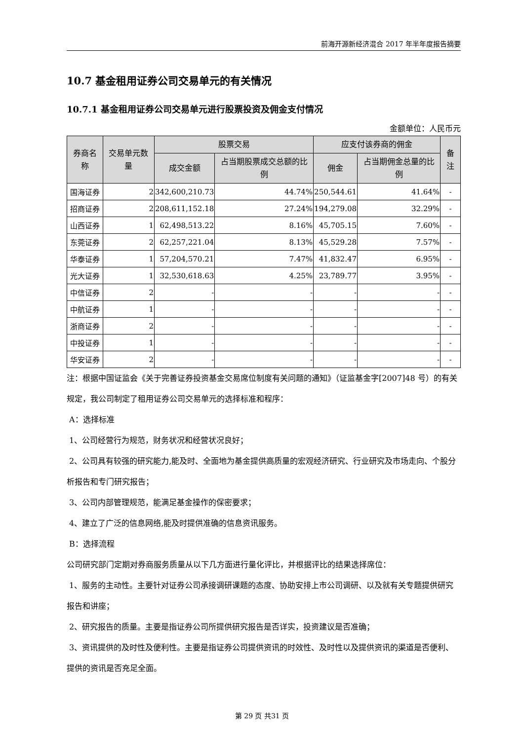前海开源新经济混合 2017 年半年度报告摘要
10.7 基金租用证券公司交易单元的有关情况
10.7.1 基金租用证券公司交易单元进行股票投资及佣金支付情况
金额单位：人民币元
| 券商名称 | 交易单元数量 | 股票交易 | | 应支付该券商的佣金 | | 备注 |
| --- | --- | --- | --- | --- | --- | --- |
| | | 成交金额 | 占当期股票成交总额的比例 | 佣金 | 占当期佣金总量的比例 | |
| 国海证券 | 2 | 342,600,210.73 | 44.74% | 250,544.61 | 41.64% | - |
| 招商证券 | 2 | 208,611,152.18 | 27.24% | 194,279.08 | 32.29% | - |
| 山西证券 | 1 | 62,498,513.22 | 8.16% | 45,705.15 | 7.60% | - |
| 东莞证券 | 2 | 62,257,221.04 | 8.13% | 45,529.28 | 7.57% | - |
| 华泰证券 | 1 | 57,204,570.21 | 7.47% | 41,832.47 | 6.95% | - |
| 光大证券 | 1 | 32,530,618.63 | 4.25% | 23,789.77 | 3.95% | - |
| 中信证券 | 2 | - | - | - | - | - |
| 中航证券 | 1 | - | - | - | - | - |
| 浙商证券 | 2 | - | - | - | - | - |
| 中投证券 | 1 | - | - | - | - | - |
| 华安证券 | 2 | - | - | - | - | - |
注：根据中国证监会《关于完善证券投资基金交易席位制度有关问题的通知》（证监基金字[2007]48 号）的有关规定，我公司制定了租用证券公司交易单元的选择标准和程序：
A：选择标准
1、公司经营行为规范，财务状况和经营状况良好；
2、公司具有较强的研究能力,能及时、全面地为基金提供高质量的宏观经济研究、行业研究及市场走向、个股分析报告和专门研究报告；
3、公司内部管理规范，能满足基金操作的保密要求；
4、建立了广泛的信息网络,能及时提供准确的信息资讯服务。
B：选择流程
公司研究部门定期对券商服务质量从以下几方面进行量化评比，并根据评比的结果选择席位：
1、服务的主动性。主要针对证券公司承接调研课题的态度、协助安排上市公司调研、以及就有关专题提供研究报告和讲座；
2、研究报告的质量。主要是指证券公司所提供研究报告是否详实，投资建议是否准确；
3、资讯提供的及时性及便利性。主要是指证券公司提供资讯的时效性、及时性以及提供资讯的渠道是否便利、提供的资讯是否充足全面。
第 29 页 共31 页